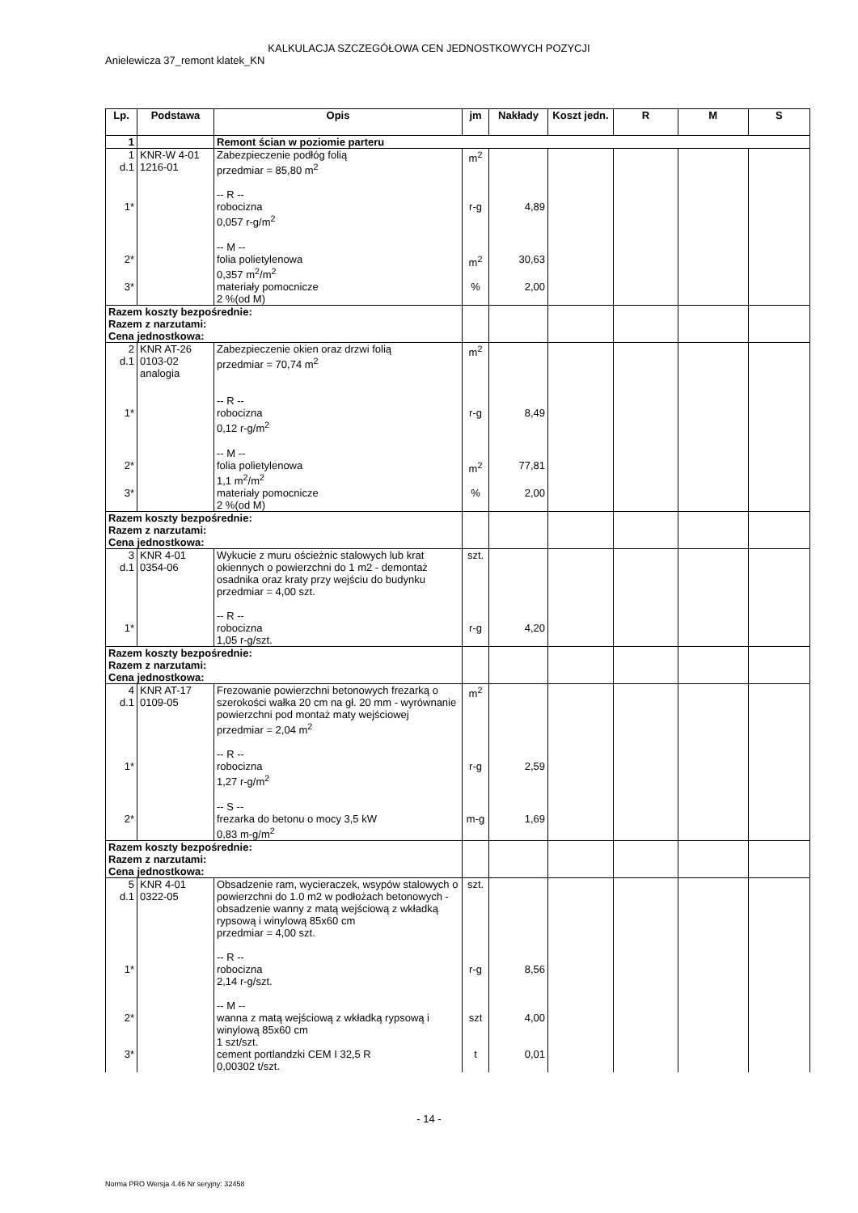KALKULACJA SZCZEGÓŁOWA CEN JEDNOSTKOWYCH POZYCJI
Anielewicza 37_remont klatek_KN
| Lp. | Podstawa | Opis | jm | Nakłady | Koszt jedn. | R | M | S |
| --- | --- | --- | --- | --- | --- | --- | --- | --- |
| 1 | | Remont ścian w poziomie parteru | | | | | | |
| 1 d.1 | KNR-W 4-01 1216-01 | Zabezpieczenie podłóg folią przedmiar = 85,80 m<sup>2</sup> -- R -- | m<sup>2</sup> | | | | | |
| 1* | | robocizna 0,057 r-g/m<sup>2</sup> -- M -- | r-g | 4,89 | | | | |
| 2* | | folia polietylenowa 0,357 m<sup>2</sup>/m<sup>2</sup> | m<sup>2</sup> | 30,63 | | | | |
| 3* | | materiały pomocnicze 2 %(od M) | % | 2,00 | | | | |
| Razem koszty bezpośrednie: Razem z narzutami: Cena jednostkowa: | | | | | | | | |
| 2 d.1 | KNR AT-26 0103-02 analogia | Zabezpieczenie okien oraz drzwi folią przedmiar = 70,74 m<sup>2</sup> -- R -- | m<sup>2</sup> | | | | | |
| 1* | | robocizna 0,12 r-g/m<sup>2</sup> -- M -- | r-g | 8,49 | | | | |
| 2* | | folia polietylenowa 1,1 m<sup>2</sup>/m<sup>2</sup> | m<sup>2</sup> | 77,81 | | | | |
| 3* | | materiały pomocnicze 2 %(od M) | % | 2,00 | | | | |
| Razem koszty bezpośrednie: Razem z narzutami: Cena jednostkowa: | | | | | | | | |
| 3 d.1 | KNR 4-01 0354-06 | Wykucie z muru ościeżnic stalowych lub krat okiennych o powierzchni do 1 m2 - demontaż osadnika oraz kraty przy wejściu do budynku przedmiar = 4,00 szt. -- R -- | szt. | | | | | |
| 1* | | robocizna 1,05 r-g/szt. | r-g | 4,20 | | | | |
| Razem koszty bezpośrednie: Razem z narzutami: Cena jednostkowa: | | | | | | | | |
| 4 d.1 | KNR AT-17 0109-05 | Frezowanie powierzchni betonowych frezarką o szerokości wałka 20 cm na gł. 20 mm - wyrównanie powierzchni pod montaż maty wejściowej przedmiar = 2,04 m<sup>2</sup> -- R -- | m<sup>2</sup> | | | | | |
| 1* | | robocizna 1,27 r-g/m<sup>2</sup> -- S -- | r-g | 2,59 | | | | |
| 2* | | frezarka do betonu o mocy 3,5 kW 0,83 m-g/m<sup>2</sup> | m-g | 1,69 | | | | |
| Razem koszty bezpośrednie: Razem z narzutami: Cena jednostkowa: | | | | | | | | |
| 5 d.1 | KNR 4-01 0322-05 | Obsadzenie ram, wycieraczek, wsypów stalowych o powierzchni do 1.0 m2 w podłożach betonowych - obsadzenie wanny z matą wejściową z wkładką rypsową i winylową 85x60 cm przedmiar = 4,00 szt. -- R -- | szt. | | | | | |
| 1* | | robocizna 2,14 r-g/szt. -- M -- | r-g | 8,56 | | | | |
| 2* | | wanna z matą wejściową z wkładką rypsową i winylową 85x60 cm 1 szt/szt. | szt | 4,00 | | | | |
| 3* | | cement portlandzki CEM I 32,5 R 0,00302 t/szt. | t | 0,01 | | | | |
- 14 -
Norma PRO Wersja 4.46 Nr seryjny: 32458